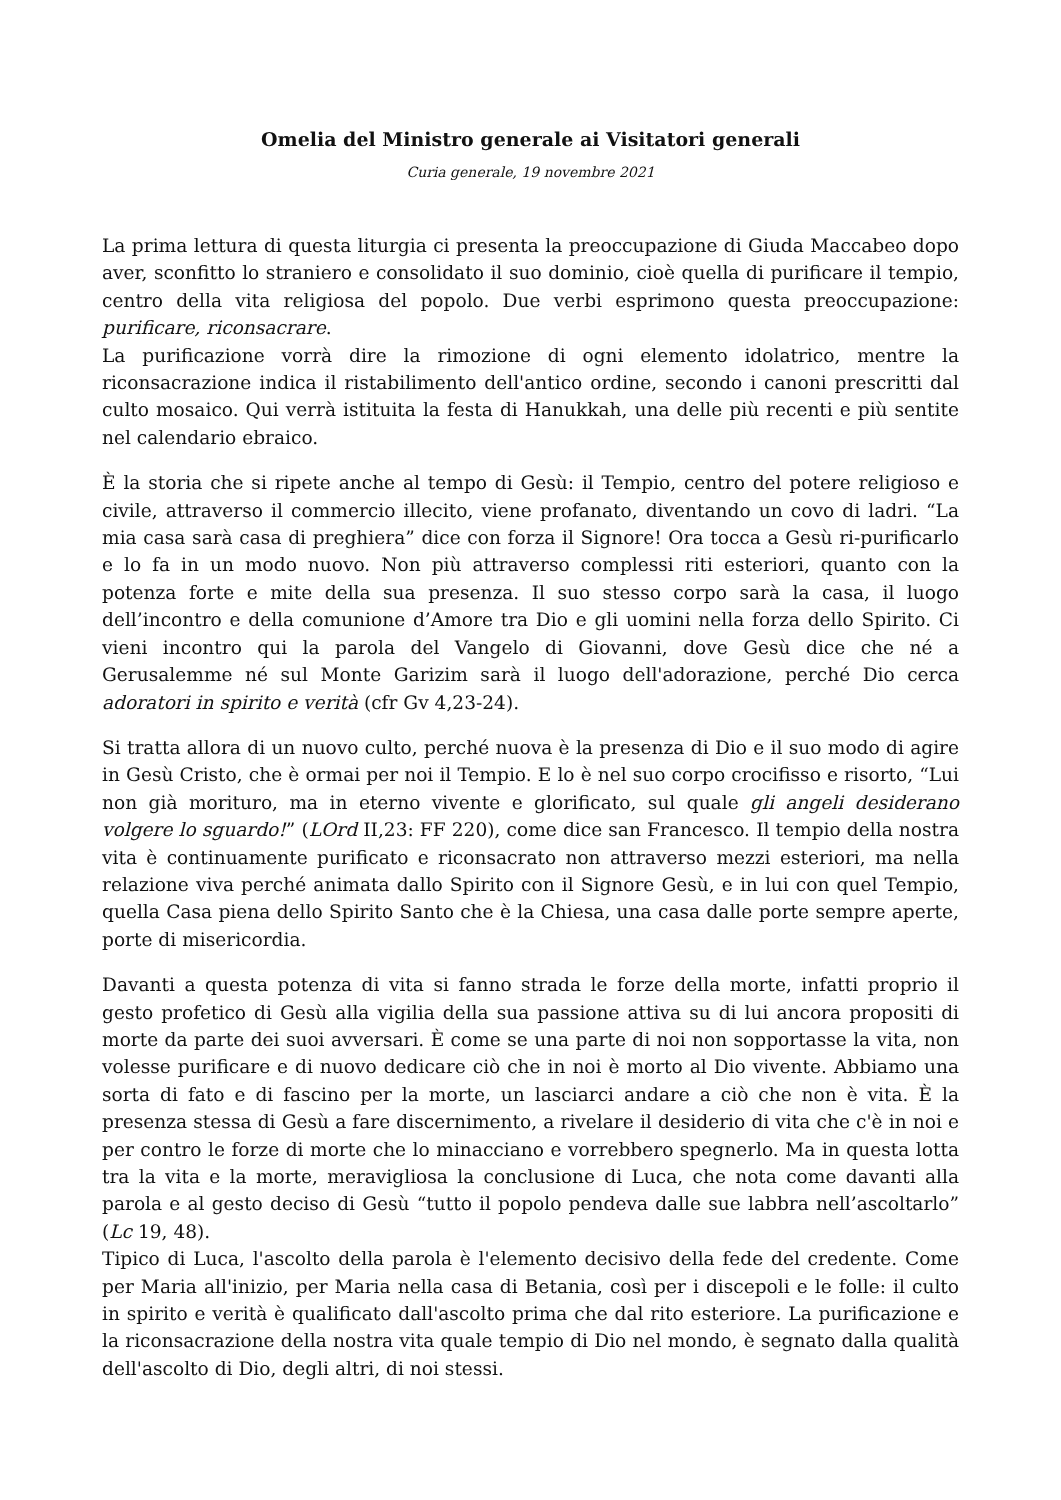Omelia del Ministro generale ai Visitatori generali
Curia generale, 19 novembre 2021
La prima lettura di questa liturgia ci presenta la preoccupazione di Giuda Maccabeo dopo aver, sconfitto lo straniero e consolidato il suo dominio, cioè quella di purificare il tempio, centro della vita religiosa del popolo. Due verbi esprimono questa preoccupazione: purificare, riconsacrare.
La purificazione vorrà dire la rimozione di ogni elemento idolatrico, mentre la riconsacrazione indica il ristabilimento dell'antico ordine, secondo i canoni prescritti dal culto mosaico. Qui verrà istituita la festa di Hanukkah, una delle più recenti e più sentite nel calendario ebraico.
È la storia che si ripete anche al tempo di Gesù: il Tempio, centro del potere religioso e civile, attraverso il commercio illecito, viene profanato, diventando un covo di ladri. “La mia casa sarà casa di preghiera” dice con forza il Signore! Ora tocca a Gesù ri-purificarlo e lo fa in un modo nuovo. Non più attraverso complessi riti esteriori, quanto con la potenza forte e mite della sua presenza. Il suo stesso corpo sarà la casa, il luogo dell’incontro e della comunione d’Amore tra Dio e gli uomini nella forza dello Spirito. Ci vieni incontro qui la parola del Vangelo di Giovanni, dove Gesù dice che né a Gerusalemme né sul Monte Garizim sarà il luogo dell'adorazione, perché Dio cerca adoratori in spirito e verità (cfr Gv 4,23-24).
Si tratta allora di un nuovo culto, perché nuova è la presenza di Dio e il suo modo di agire in Gesù Cristo, che è ormai per noi il Tempio. E lo è nel suo corpo crocifisso e risorto, “Lui non già morituro, ma in eterno vivente e glorificato, sul quale gli angeli desiderano volgere lo sguardo!” (LOrd II,23: FF 220), come dice san Francesco. Il tempio della nostra vita è continuamente purificato e riconsacrato non attraverso mezzi esteriori, ma nella relazione viva perché animata dallo Spirito con il Signore Gesù, e in lui con quel Tempio, quella Casa piena dello Spirito Santo che è la Chiesa, una casa dalle porte sempre aperte, porte di misericordia.
Davanti a questa potenza di vita si fanno strada le forze della morte, infatti proprio il gesto profetico di Gesù alla vigilia della sua passione attiva su di lui ancora propositi di morte da parte dei suoi avversari. È come se una parte di noi non sopportasse la vita, non volesse purificare e di nuovo dedicare ciò che in noi è morto al Dio vivente. Abbiamo una sorta di fato e di fascino per la morte, un lasciarci andare a ciò che non è vita. È la presenza stessa di Gesù a fare discernimento, a rivelare il desiderio di vita che c'è in noi e per contro le forze di morte che lo minacciano e vorrebbero spegnerlo. Ma in questa lotta tra la vita e la morte, meravigliosa la conclusione di Luca, che nota come davanti alla parola e al gesto deciso di Gesù “tutto il popolo pendeva dalle sue labbra nell’ascoltarlo” (Lc 19, 48).
Tipico di Luca, l'ascolto della parola è l'elemento decisivo della fede del credente. Come per Maria all'inizio, per Maria nella casa di Betania, così per i discepoli e le folle: il culto in spirito e verità è qualificato dall'ascolto prima che dal rito esteriore. La purificazione e la riconsacrazione della nostra vita quale tempio di Dio nel mondo, è segnato dalla qualità dell'ascolto di Dio, degli altri, di noi stessi.